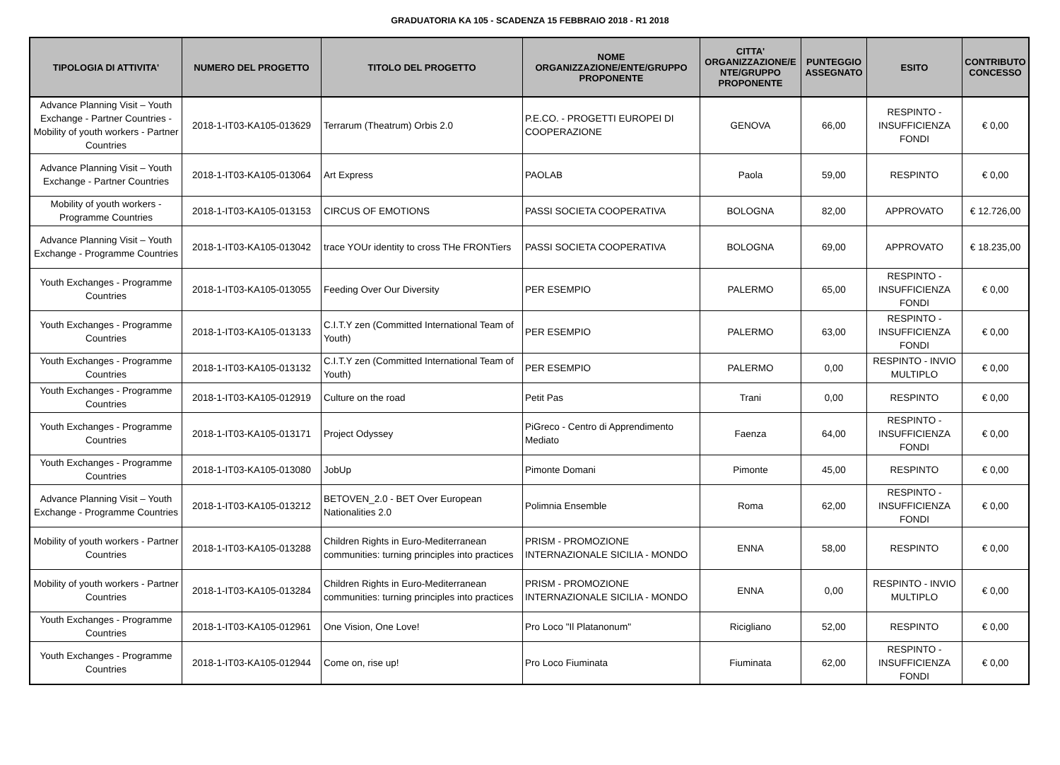GRADUATORIA KA 105 - SCADENZA 15 FEBBRAIO 2018 - R1 2018
| TIPOLOGIA DI ATTIVITA' | NUMERO DEL PROGETTO | TITOLO DEL PROGETTO | NOME ORGANIZZAZIONE/ENTE/GRUPPO PROPONENTE | CITTA' ORGANIZZAZIONE/E NTE/GRUPPO PROPONENTE | PUNTEGGIO ASSEGNATO | ESITO | CONTRIBUTO CONCESSO |
| --- | --- | --- | --- | --- | --- | --- | --- |
| Advance Planning Visit – Youth Exchange - Partner Countries - Mobility of youth workers - Partner Countries | 2018-1-IT03-KA105-013629 | Terrarum (Theatrum) Orbis 2.0 | P.E.CO. - PROGETTI EUROPEI DI COOPERAZIONE | GENOVA | 66,00 | RESPINTO - INSUFFICIENZA FONDI | € 0,00 |
| Advance Planning Visit – Youth Exchange - Partner Countries | 2018-1-IT03-KA105-013064 | Art Express | PAOLAB | Paola | 59,00 | RESPINTO | € 0,00 |
| Mobility of youth workers - Programme Countries | 2018-1-IT03-KA105-013153 | CIRCUS OF EMOTIONS | PASSI SOCIETA COOPERATIVA | BOLOGNA | 82,00 | APPROVATO | € 12.726,00 |
| Advance Planning Visit – Youth Exchange - Programme Countries | 2018-1-IT03-KA105-013042 | trace YOUr identity to cross THe FRONTiers | PASSI SOCIETA COOPERATIVA | BOLOGNA | 69,00 | APPROVATO | € 18.235,00 |
| Youth Exchanges - Programme Countries | 2018-1-IT03-KA105-013055 | Feeding Over Our Diversity | PER ESEMPIO | PALERMO | 65,00 | RESPINTO - INSUFFICIENZA FONDI | € 0,00 |
| Youth Exchanges - Programme Countries | 2018-1-IT03-KA105-013133 | C.I.T.Y zen (Committed International Team of Youth) | PER ESEMPIO | PALERMO | 63,00 | RESPINTO - INSUFFICIENZA FONDI | € 0,00 |
| Youth Exchanges - Programme Countries | 2018-1-IT03-KA105-013132 | C.I.T.Y zen (Committed International Team of Youth) | PER ESEMPIO | PALERMO | 0,00 | RESPINTO - INVIO MULTIPLO | € 0,00 |
| Youth Exchanges - Programme Countries | 2018-1-IT03-KA105-012919 | Culture on the road | Petit Pas | Trani | 0,00 | RESPINTO | € 0,00 |
| Youth Exchanges - Programme Countries | 2018-1-IT03-KA105-013171 | Project Odyssey | PiGreco - Centro di Apprendimento Mediato | Faenza | 64,00 | RESPINTO - INSUFFICIENZA FONDI | € 0,00 |
| Youth Exchanges - Programme Countries | 2018-1-IT03-KA105-013080 | JobUp | Pimonte Domani | Pimonte | 45,00 | RESPINTO | € 0,00 |
| Advance Planning Visit – Youth Exchange - Programme Countries | 2018-1-IT03-KA105-013212 | BETOVEN_2.0 - BET Over European Nationalities 2.0 | Polimnia Ensemble | Roma | 62,00 | RESPINTO - INSUFFICIENZA FONDI | € 0,00 |
| Mobility of youth workers - Partner Countries | 2018-1-IT03-KA105-013288 | Children Rights in Euro-Mediterranean communities: turning principles into practices | PRISM - PROMOZIONE INTERNAZIONALE SICILIA - MONDO | ENNA | 58,00 | RESPINTO | € 0,00 |
| Mobility of youth workers - Partner Countries | 2018-1-IT03-KA105-013284 | Children Rights in Euro-Mediterranean communities: turning principles into practices | PRISM - PROMOZIONE INTERNAZIONALE SICILIA - MONDO | ENNA | 0,00 | RESPINTO - INVIO MULTIPLO | € 0,00 |
| Youth Exchanges - Programme Countries | 2018-1-IT03-KA105-012961 | One Vision, One Love! | Pro Loco "Il Platanonum" | Ricigliano | 52,00 | RESPINTO | € 0,00 |
| Youth Exchanges - Programme Countries | 2018-1-IT03-KA105-012944 | Come on, rise up! | Pro Loco Fiuminata | Fiuminata | 62,00 | RESPINTO - INSUFFICIENZA FONDI | € 0,00 |